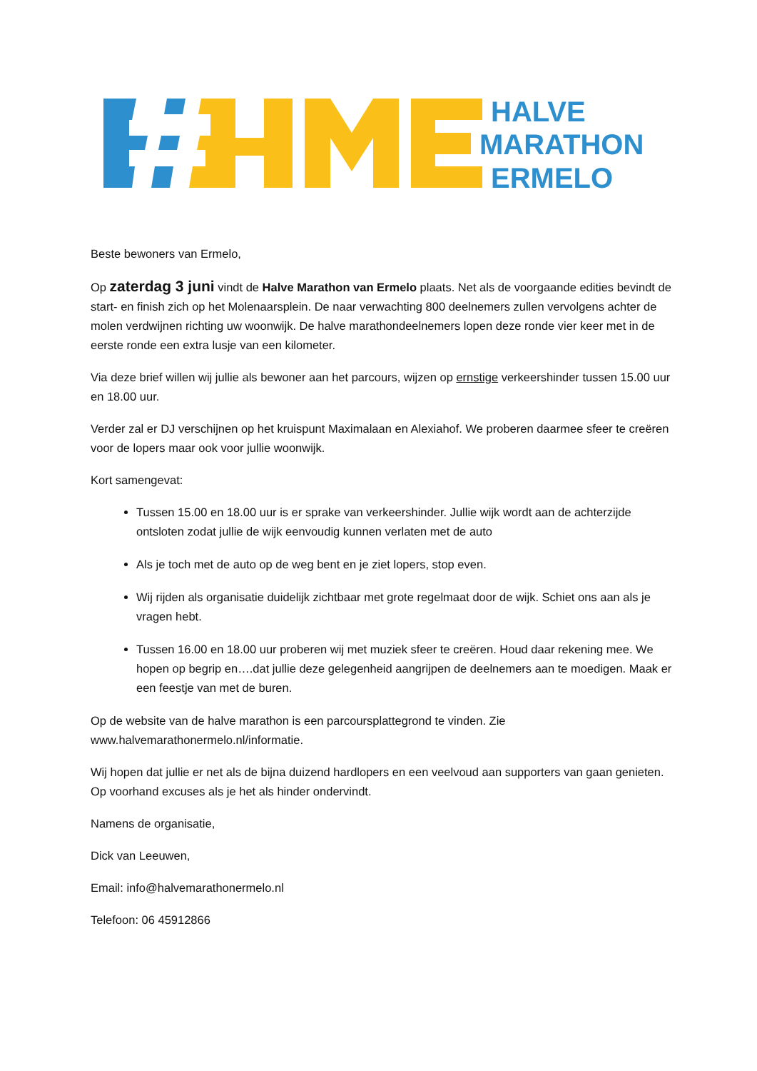HALVE
MARATHON
ERMELO
Beste bewoners van Ermelo,
Op zaterdag 3 juni vindt de Halve Marathon van Ermelo plaats. Net als de voorgaande edities bevindt de start- en finish zich op het Molenaarsplein. De naar verwachting 800 deelnemers zullen vervolgens achter de molen verdwijnen richting uw woonwijk. De halve marathondeelnemers lopen deze ronde vier keer met in de eerste ronde een extra lusje van een kilometer.
Via deze brief willen wij jullie als bewoner aan het parcours, wijzen op ernstige verkeershinder tussen 15.00 uur en 18.00 uur.
Verder zal er DJ verschijnen op het kruispunt Maximalaan en Alexiahof. We proberen daarmee sfeer te creëren voor de lopers maar ook voor jullie woonwijk.
Kort samengevat:
Tussen 15.00 en 18.00 uur is er sprake van verkeershinder. Jullie wijk wordt aan de achterzijde ontsloten zodat jullie de wijk eenvoudig kunnen verlaten met de auto
Als je toch met de auto op de weg bent en je ziet lopers, stop even.
Wij rijden als organisatie duidelijk zichtbaar met grote regelmaat door de wijk. Schiet ons aan als je vragen hebt.
Tussen 16.00 en 18.00 uur proberen wij met muziek sfeer te creëren. Houd daar rekening mee. We hopen op begrip en….dat jullie deze gelegenheid aangrijpen de deelnemers aan te moedigen. Maak er een feestje van met de buren.
Op de website van de halve marathon is een parcoursplattegrond te vinden. Zie www.halvemarathonermelo.nl/informatie.
Wij hopen dat jullie er net als de bijna duizend hardlopers en een veelvoud aan supporters van gaan genieten. Op voorhand excuses als je het als hinder ondervindt.
Namens de organisatie,
Dick van Leeuwen,
Email: info@halvemarathonermelo.nl
Telefoon: 06 45912866